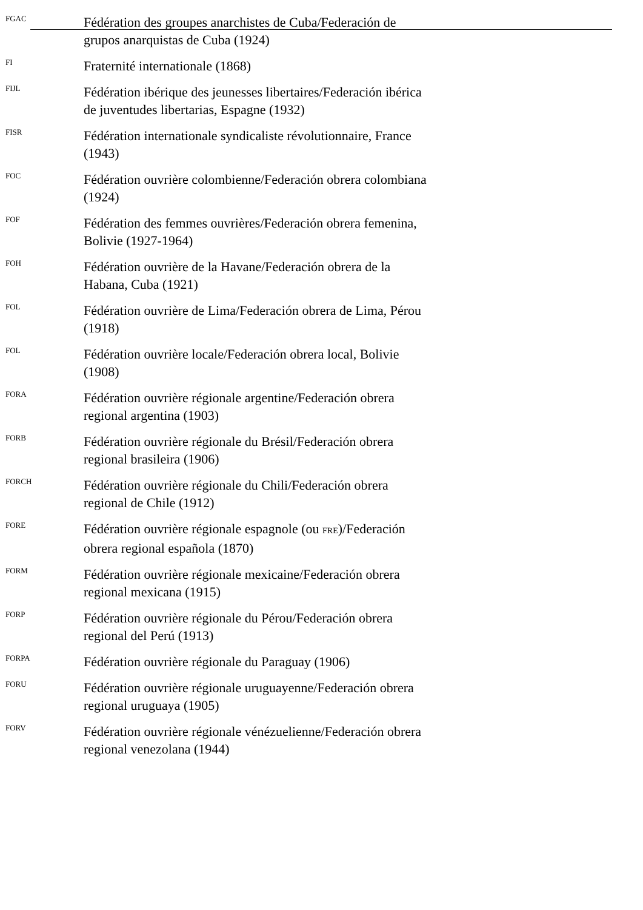FGAC
Fédération des groupes anarchistes de Cuba/Federación de grupos anarquistas de Cuba (1924)
FI
Fraternité internationale (1868)
FIJL
Fédération ibérique des jeunesses libertaires/Federación ibérica de juventudes libertarias, Espagne (1932)
FISR
Fédération internationale syndicaliste révolutionnaire, France (1943)
FOC
Fédération ouvrière colombienne/Federación obrera colombiana (1924)
FOF
Fédération des femmes ouvrières/Federación obrera femenina, Bolivie (1927-1964)
FOH
Fédération ouvrière de la Havane/Federación obrera de la Habana, Cuba (1921)
FOL
Fédération ouvrière de Lima/Federación obrera de Lima, Pérou (1918)
FOL
Fédération ouvrière locale/Federación obrera local, Bolivie (1908)
FORA
Fédération ouvrière régionale argentine/Federación obrera regional argentina (1903)
FORB
Fédération ouvrière régionale du Brésil/Federación obrera regional brasileira (1906)
FORCH
Fédération ouvrière régionale du Chili/Federación obrera regional de Chile (1912)
FORE
Fédération ouvrière régionale espagnole (ou FRE)/Federación obrera regional española (1870)
FORM
Fédération ouvrière régionale mexicaine/Federación obrera regional mexicana (1915)
FORP
Fédération ouvrière régionale du Pérou/Federación obrera regional del Perú (1913)
FORPA
Fédération ouvrière régionale du Paraguay (1906)
FORU
Fédération ouvrière régionale uruguayenne/Federación obrera regional uruguaya (1905)
FORV
Fédération ouvrière régionale vénézuelienne/Federación obrera regional venezolana (1944)